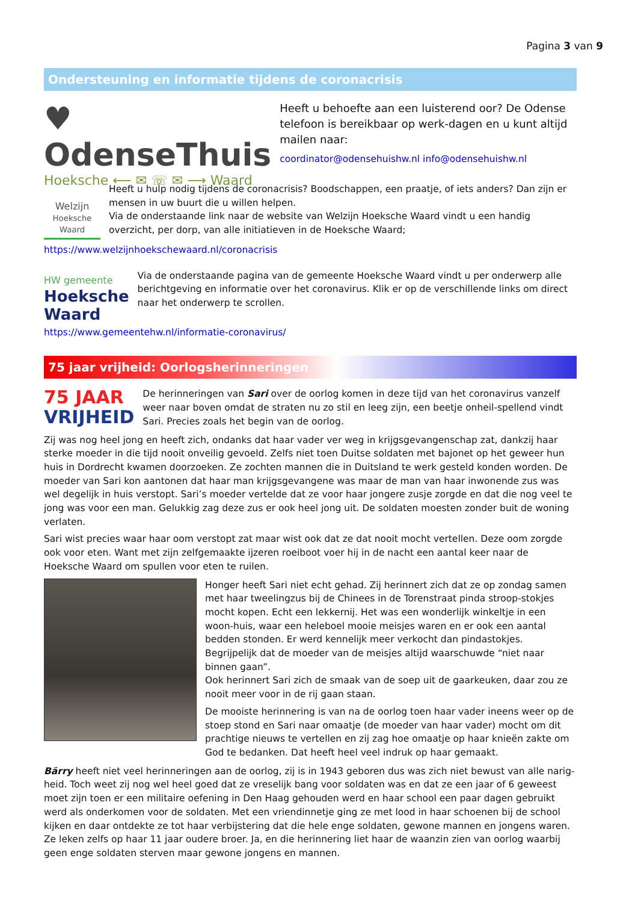Pagina 3 van 9
Ondersteuning en informatie tijdens de coronacrisis
♥ OdenseThuis
Hoeksche ⟵ ✉ ☏ ✉ ⟶ Waard
Heeft u behoefte aan een luisterend oor? De Odense telefoon is bereikbaar op werk-dagen en u kunt altijd mailen naar:
coordinator@odensehuishw.nl info@odensehuishw.nl
Welzijn
Hoeksche Waard
Heeft u hulp nodig tijdens de coronacrisis? Boodschappen, een praatje, of iets anders? Dan zijn er mensen in uw buurt die u willen helpen.
Via de onderstaande link naar de website van Welzijn Hoeksche Waard vindt u een handig overzicht, per dorp, van alle initiatieven in de Hoeksche Waard;
https://www.welzijnhoekschewaard.nl/coronacrisis
HW gemeente
Hoeksche Waard
Via de onderstaande pagina van de gemeente Hoeksche Waard vindt u per onderwerp alle berichtgeving en informatie over het coronavirus. Klik er op de verschillende links om direct naar het onderwerp te scrollen.
https://www.gemeentehw.nl/informatie-coronavirus/
75 jaar vrijheid: Oorlogsherinneringen
75 JAAR
VRIJHEID
De herinneringen van Sari over de oorlog komen in deze tijd van het coronavirus vanzelf weer naar boven omdat de straten nu zo stil en leeg zijn, een beetje onheil-spellend vindt Sari. Precies zoals het begin van de oorlog.
Zij was nog heel jong en heeft zich, ondanks dat haar vader ver weg in krijgsgevangenschap zat, dankzij haar sterke moeder in die tijd nooit onveilig gevoeld. Zelfs niet toen Duitse soldaten met bajonet op het geweer hun huis in Dordrecht kwamen doorzoeken. Ze zochten mannen die in Duitsland te werk gesteld konden worden. De moeder van Sari kon aantonen dat haar man krijgsgevangene was maar de man van haar inwonende zus was wel degelijk in huis verstopt. Sari’s moeder vertelde dat ze voor haar jongere zusje zorgde en dat die nog veel te jong was voor een man. Gelukkig zag deze zus er ook heel jong uit. De soldaten moesten zonder buit de woning verlaten.
Sari wist precies waar haar oom verstopt zat maar wist ook dat ze dat nooit mocht vertellen. Deze oom zorgde ook voor eten. Want met zijn zelfgemaakte ijzeren roeiboot voer hij in de nacht een aantal keer naar de Hoeksche Waard om spullen voor eten te ruilen.
Honger heeft Sari niet echt gehad. Zij herinnert zich dat ze op zondag samen met haar tweelingzus bij de Chinees in de Torenstraat pinda stroop-stokjes mocht kopen. Echt een lekkernij. Het was een wonderlijk winkeltje in een woon-huis, waar een heleboel mooie meisjes waren en er ook een aantal bedden stonden. Er werd kennelijk meer verkocht dan pindastokjes. Begrijpelijk dat de moeder van de meisjes altijd waarschuwde “niet naar binnen gaan”.
Ook herinnert Sari zich de smaak van de soep uit de gaarkeuken, daar zou ze nooit meer voor in de rij gaan staan.
De mooiste herinnering is van na de oorlog toen haar vader ineens weer op de stoep stond en Sari naar omaatje (de moeder van haar vader) mocht om dit prachtige nieuws te vertellen en zij zag hoe omaatje op haar knieën zakte om God te bedanken. Dat heeft heel veel indruk op haar gemaakt.
Bärry heeft niet veel herinneringen aan de oorlog, zij is in 1943 geboren dus was zich niet bewust van alle narig-heid. Toch weet zij nog wel heel goed dat ze vreselijk bang voor soldaten was en dat ze een jaar of 6 geweest moet zijn toen er een militaire oefening in Den Haag gehouden werd en haar school een paar dagen gebruikt werd als onderkomen voor de soldaten. Met een vriendinnetje ging ze met lood in haar schoenen bij de school kijken en daar ontdekte ze tot haar verbijstering dat die hele enge soldaten, gewone mannen en jongens waren. Ze leken zelfs op haar 11 jaar oudere broer. Ja, en die herinnering liet haar de waanzin zien van oorlog waarbij geen enge soldaten sterven maar gewone jongens en mannen.